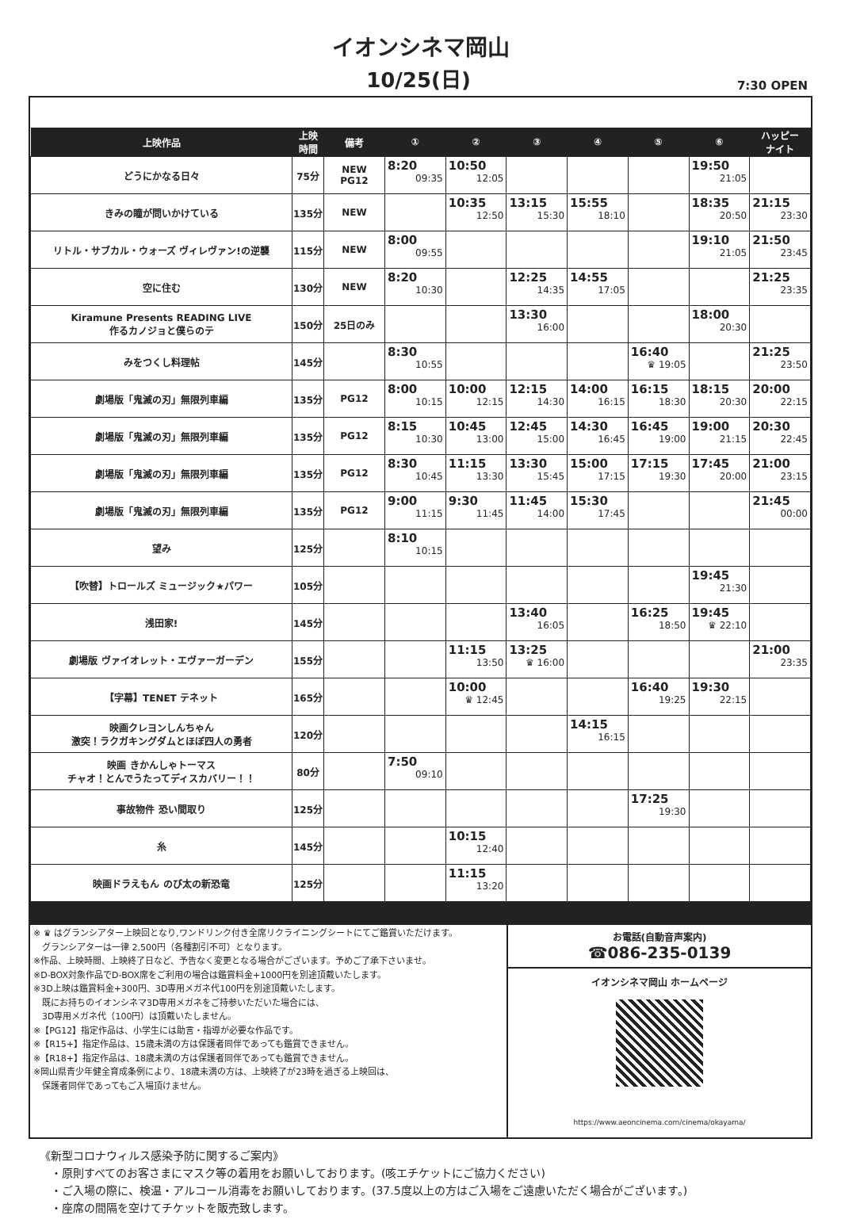イオンシネマ岡山
10/25(日)
7:30 OPEN
| 上映作品 | 上映 時間 | 備考 | ① | ② | ③ | ④ | ⑤ | ⑥ | ハッピー ナイト |
| --- | --- | --- | --- | --- | --- | --- | --- | --- | --- |
| どうにかなる日々 | 75分 | NEW PG12 | 8:20 09:35 | 10:50 12:05 | | | | 19:50 21:05 | |
| きみの瞳が問いかけている | 135分 | NEW | | 10:35 12:50 | 13:15 15:30 | 15:55 18:10 | | 18:35 20:50 | 21:15 23:30 |
| リトル・サブカル・ウォーズ ヴィレヴァン!の逆襲 | 115分 | NEW | 8:00 09:55 | | | | | 19:10 21:05 | 21:50 23:45 |
| 空に住む | 130分 | NEW | 8:20 10:30 | | 12:25 14:35 | 14:55 17:05 | | | 21:25 23:35 |
| Kiramune Presents READING LIVE 作るカノジョと僕らのテ | 150分 | 25日のみ | | | 13:30 16:00 | | | 18:00 20:30 | |
| みをつくし料理帖 | 145分 | | 8:30 10:55 | | | | 16:40 ♛ 19:05 | | 21:25 23:50 |
| 劇場版「鬼滅の刃」無限列車編 | 135分 | PG12 | 8:00 10:15 | 10:00 12:15 | 12:15 14:30 | 14:00 16:15 | 16:15 18:30 | 18:15 20:30 | 20:00 22:15 |
| 劇場版「鬼滅の刃」無限列車編 | 135分 | PG12 | 8:15 10:30 | 10:45 13:00 | 12:45 15:00 | 14:30 16:45 | 16:45 19:00 | 19:00 21:15 | 20:30 22:45 |
| 劇場版「鬼滅の刃」無限列車編 | 135分 | PG12 | 8:30 10:45 | 11:15 13:30 | 13:30 15:45 | 15:00 17:15 | 17:15 19:30 | 17:45 20:00 | 21:00 23:15 |
| 劇場版「鬼滅の刃」無限列車編 | 135分 | PG12 | 9:00 11:15 | 9:30 11:45 | 11:45 14:00 | 15:30 17:45 | | | 21:45 00:00 |
| 望み | 125分 | | 8:10 10:15 | | | | | | |
| 【吹替】トロールズ ミュージック★パワー | 105分 | | | | | | | 19:45 21:30 | |
| 浅田家! | 145分 | | | | 13:40 16:05 | | 16:25 18:50 | 19:45 ♛ 22:10 | |
| 劇場版 ヴァイオレット・エヴァーガーデン | 155分 | | | 11:15 13:50 | 13:25 ♛ 16:00 | | | | 21:00 23:35 |
| 【字幕】TENET テネット | 165分 | | | 10:00 ♛ 12:45 | | | 16:40 19:25 | 19:30 22:15 | |
| 映画クレヨンしんちゃん 激突！ラクガキングダムとほぼ四人の勇者 | 120分 | | | | | 14:15 16:15 | | | |
| 映画 きかんしゃトーマス チャオ！とんでうたってディスカバリー！！ | 80分 | | 7:50 09:10 | | | | | | |
| 事故物件 恐い間取り | 125分 | | | | | | 17:25 19:30 | | |
| 糸 | 145分 | | | 10:15 12:40 | | | | | |
| 映画ドラえもん のび太の新恐竜 | 125分 | | | 11:15 13:20 | | | | | |
※ ♛ はグランシアター上映回となり,ワンドリンク付き全席リクライニングシートにてご鑑賞いただけます。
　グランシアターは一律 2,500円（各種割引不可）となります。
※作品、上映時間、上映終了日など、予告なく変更となる場合がございます。予めご了承下さいませ。
※D-BOX対象作品でD-BOX席をご利用の場合は鑑賞料金+1000円を別途頂戴いたします。
※3D上映は鑑賞料金+300円、3D専用メガネ代100円を別途頂戴いたします。
　既にお持ちのイオンシネマ3D専用メガネをご持参いただいた場合には、
　3D専用メガネ代（100円）は頂戴いたしません。
※【PG12】指定作品は、小学生には助言・指導が必要な作品です。
※【R15+】指定作品は、15歳未満の方は保護者同伴であっても鑑賞できません。
※【R18+】指定作品は、18歳未満の方は保護者同伴であっても鑑賞できません。
※岡山県青少年健全育成条例により、18歳未満の方は、上映終了が23時を過ぎる上映回は、
　保護者同伴であってもご入場頂けません。
お電話(自動音声案内)
☎086-235-0139
イオンシネマ岡山 ホームページ
https://www.aeoncinema.com/cinema/okayama/
《新型コロナウィルス感染予防に関するご案内》
　・原則すべてのお客さまにマスク等の着用をお願いしております。(咳エチケットにご協力ください)
　・ご入場の際に、検温・アルコール消毒をお願いしております。(37.5度以上の方はご入場をご遠慮いただく場合がございます。)
　・座席の間隔を空けてチケットを販売致します。